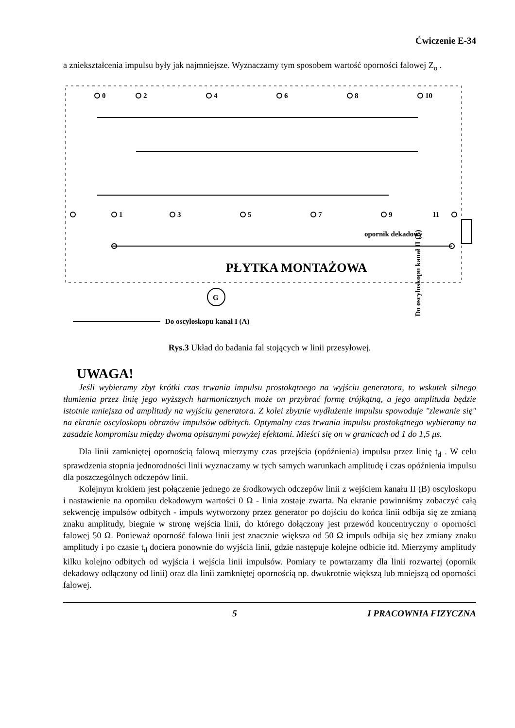Ćwiczenie E-34
a zniekształcenia impulsu były jak najmniejsze. Wyznaczamy tym sposobem wartość oporności falowej Z<sub>o</sub> .
0
2
4
6
8
10
1
3
5
7
9
11
G
opornik dekadowy
Do oscyloskopu kanał II (B)
PŁYTKA MONTAŻOWA
Do oscyloskopu kanał I (A)
Rys.3 Układ do badania fal stojących w linii przesyłowej.
UWAGA!
Jeśli wybieramy zbyt krótki czas trwania impulsu prostokątnego na wyjściu generatora, to wskutek silnego tłumienia przez linię jego wyższych harmonicznych może on przybrać formę trójkątną, a jego amplituda będzie istotnie mniejsza od amplitudy na wyjściu generatora. Z kolei zbytnie wydłużenie impulsu spowoduje "zlewanie się" na ekranie oscyloskopu obrazów impulsów odbitych. Optymalny czas trwania impulsu prostokątnego wybieramy na zasadzie kompromisu między dwoma opisanymi powyżej efektami. Mieści się on w granicach od 1 do 1,5 μs.
Dla linii zamkniętej opornością falową mierzymy czas przejścia (opóźnienia) impulsu przez linię t<sub>d</sub> . W celu sprawdzenia stopnia jednorodności linii wyznaczamy w tych samych warunkach amplitudę i czas opóźnienia impulsu dla poszczególnych odczepów linii.
Kolejnym krokiem jest połączenie jednego ze środkowych odczepów linii z wejściem kanału II (B) oscyloskopu i nastawienie na oporniku dekadowym wartości 0 Ω - linia zostaje zwarta. Na ekranie powinniśmy zobaczyć całą sekwencję impulsów odbitych - impuls wytworzony przez generator po dojściu do końca linii odbija się ze zmianą znaku amplitudy, biegnie w stronę wejścia linii, do którego dołączony jest przewód koncentryczny o oporności falowej 50 Ω. Ponieważ oporność falowa linii jest znacznie większa od 50 Ω impuls odbija się bez zmiany znaku amplitudy i po czasie t<sub>d</sub> dociera ponownie do wyjścia linii, gdzie następuje kolejne odbicie itd. Mierzymy amplitudy kilku kolejno odbitych od wyjścia i wejścia linii impulsów. Pomiary te powtarzamy dla linii rozwartej (opornik dekadowy odłączony od linii) oraz dla linii zamkniętej opornością np. dwukrotnie większą lub mniejszą od oporności falowej.
5 I PRACOWNIA FIZYCZNA